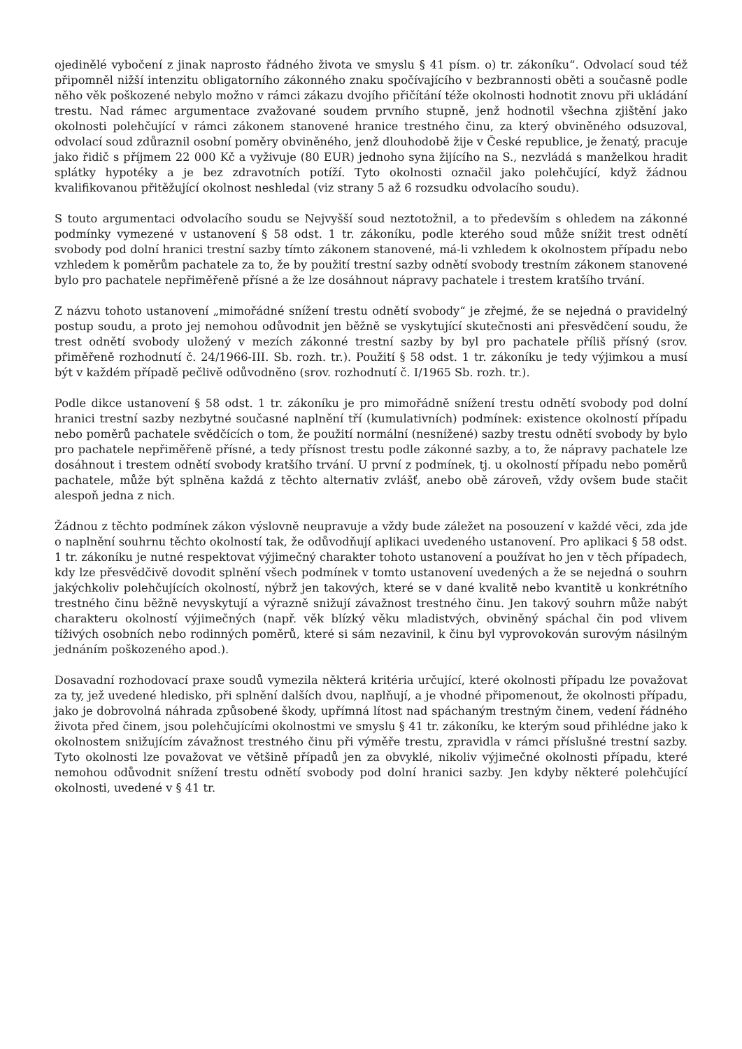ojedinělé vybočení z jinak naprosto řádného života ve smyslu § 41 písm. o) tr. zákoníku“. Odvolací soud též připomněl nižší intenzitu obligatorního zákonného znaku spočívajícího v bezbrannosti oběti a současně podle něho věk poškozené nebylo možno v rámci zákazu dvojího přičítání téže okolnosti hodnotit znovu při ukládání trestu. Nad rámec argumentace zvažované soudem prvního stupně, jenž hodnotil všechna zjištění jako okolnosti polehčující v rámci zákonem stanovené hranice trestného činu, za který obviněného odsuzoval, odvolací soud zdůraznil osobní poměry obviněného, jenž dlouhodobě žije v České republice, je ženatý, pracuje jako řidič s příjmem 22 000 Kč a vyživuje (80 EUR) jednoho syna žijícího na S., nezvládá s manželkou hradit splátky hypotéky a je bez zdravotních potíží. Tyto okolnosti označil jako polehčující, když žádnou kvalifikovanou přitěžující okolnost neshledal (viz strany 5 až 6 rozsudku odvolacího soudu).
S touto argumentaci odvolacího soudu se Nejvyšší soud neztotožnil, a to především s ohledem na zákonné podmínky vymezené v ustanovení § 58 odst. 1 tr. zákoníku, podle kterého soud může snížit trest odnětí svobody pod dolní hranici trestní sazby tímto zákonem stanovené, má-li vzhledem k okolnostem případu nebo vzhledem k poměrům pachatele za to, že by použití trestní sazby odnětí svobody trestním zákonem stanovené bylo pro pachatele nepřiměřeně přísné a že lze dosáhnout nápravy pachatele i trestem kratšího trvání.
Z názvu tohoto ustanovení „mimořádné snížení trestu odnětí svobody“ je zřejmé, že se nejedná o pravidelný postup soudu, a proto jej nemohou odůvodnit jen běžně se vyskytující skutečnosti ani přesvědčení soudu, že trest odnětí svobody uložený v mezích zákonné trestní sazby by byl pro pachatele příliš přísný (srov. přiměřeně rozhodnutí č. 24/1966-III. Sb. rozh. tr.). Použití § 58 odst. 1 tr. zákoníku je tedy výjimkou a musí být v každém případě pečlivě odůvodněno (srov. rozhodnutí č. I/1965 Sb. rozh. tr.).
Podle dikce ustanovení § 58 odst. 1 tr. zákoníku je pro mimořádně snížení trestu odnětí svobody pod dolní hranici trestní sazby nezbytné současné naplnění tří (kumulativních) podmínek: existence okolností případu nebo poměrů pachatele svědčících o tom, že použití normální (nesnížené) sazby trestu odnětí svobody by bylo pro pachatele nepřiměřeně přísné, a tedy přísnost trestu podle zákonné sazby, a to, že nápravy pachatele lze dosáhnout i trestem odnětí svobody kratšího trvání. U první z podmínek, tj. u okolností případu nebo poměrů pachatele, může být splněna každá z těchto alternativ zvlášť, anebo obě zároveň, vždy ovšem bude stačit alespoň jedna z nich.
Žádnou z těchto podmínek zákon výslovně neupravuje a vždy bude záležet na posouzení v každé věci, zda jde o naplnění souhrnu těchto okolností tak, že odůvodňují aplikaci uvedeného ustanovení. Pro aplikaci § 58 odst. 1 tr. zákoníku je nutné respektovat výjimečný charakter tohoto ustanovení a používat ho jen v těch případech, kdy lze přesvědčivě dovodit splnění všech podmínek v tomto ustanovení uvedených a že se nejedná o souhrn jakýchkoliv polehčujících okolností, nýbrž jen takových, které se v dané kvalitě nebo kvantitě u konkrétního trestného činu běžně nevyskytují a výrazně snižují závažnost trestného činu. Jen takový souhrn může nabýt charakteru okolností výjimečných (např. věk blízký věku mladistvých, obviněný spáchal čin pod vlivem tíživých osobních nebo rodinných poměrů, které si sám nezavinil, k činu byl vyprovokován surovým násilným jednáním poškozeného apod.).
Dosavadní rozhodovací praxe soudů vymezila některá kritéria určující, které okolnosti případu lze považovat za ty, jež uvedené hledisko, při splnění dalších dvou, naplňují, a je vhodné připomenout, že okolnosti případu, jako je dobrovolná náhrada způsobené škody, upřímná lítost nad spáchaným trestným činem, vedení řádného života před činem, jsou polehčujícími okolnostmi ve smyslu § 41 tr. zákoníku, ke kterým soud přihlédne jako k okolnostem snižujícím závažnost trestného činu při výměře trestu, zpravidla v rámci příslušné trestní sazby. Tyto okolnosti lze považovat ve většině případů jen za obvyklé, nikoliv výjimečné okolnosti případu, které nemohou odůvodnit snížení trestu odnětí svobody pod dolní hranici sazby. Jen kdyby některé polehčující okolnosti, uvedené v § 41 tr.